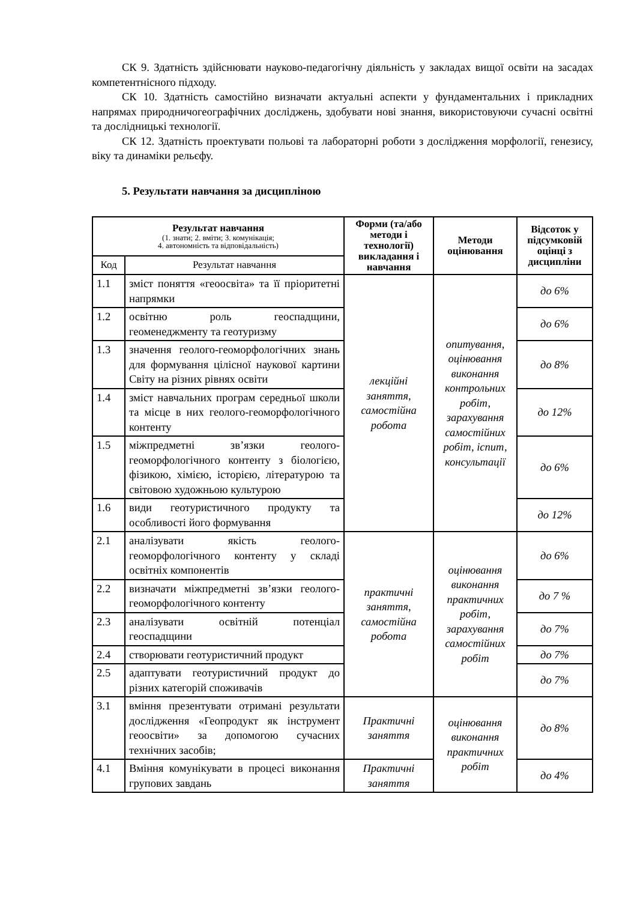СК 9. Здатність здійснювати науково-педагогічну діяльність у закладах вищої освіти на засадах компетентнісного підходу.
СК 10. Здатність самостійно визначати актуальні аспекти у фундаментальних і прикладних напрямах природничогеографічних досліджень, здобувати нові знання, використовуючи сучасні освітні та дослідницькі технології.
СК 12. Здатність проектувати польові та лабораторні роботи з дослідження морфології, генезису, віку та динаміки рельєфу.
5. Результати навчання за дисципліною
| Результат навчання (1. знати; 2. вміти; 3. комунікація; 4. автономність та відповідальність) | | Форми (та/або методи і технології) викладання і навчання | Методи оцінювання | Відсоток у підсумковій оцінці з дисципліни |
| --- | --- | --- | --- | --- |
| Код | Результат навчання | | | |
| 1.1 | зміст поняття «геоосвіта» та її пріоритетні напрямки | лекційні заняття, самостійна робота | опитування, оцінювання виконання контрольних робіт, зарахування самостійних робіт, іспит, консультації | до 6% |
| 1.2 | освітню роль геоспадщини, геоменеджменту та геотуризму | | | до 6% |
| 1.3 | значення геолого-геоморфологічних знань для формування цілісної наукової картини Світу на різних рівнях освіти | | | до 8% |
| 1.4 | зміст навчальних програм середньої школи та місце в них геолого-геоморфологічного контенту | | | до 12% |
| 1.5 | міжпредметні зв’язки геолого-геоморфологічного контенту з біологією, фізикою, хімією, історією, літературою та світовою художньою культурою | | | до 6% |
| 1.6 | види геотуристичного продукту та особливості його формування | | | до 12% |
| 2.1 | аналізувати якість геолого-геоморфологічного контенту у складі освітніх компонентів | практичні заняття, самостійна робота | оцінювання виконання практичних робіт, зарахування самостійних робіт | до 6% |
| 2.2 | визначати міжпредметні зв’язки геолого-геоморфологічного контенту | | | до 7 % |
| 2.3 | аналізувати освітній потенціал геоспадщини | | | до 7% |
| 2.4 | створювати геотуристичний продукт | | | до 7% |
| 2.5 | адаптувати геотуристичний продукт до різних категорій споживачів | | | до 7% |
| 3.1 | вміння презентувати отримані результати дослідження «Геопродукт як інструмент геоосвіти» за допомогою сучасних технічних засобів; | Практичні заняття | оцінювання виконання практичних робіт | до 8% |
| 4.1 | Вміння комунікувати в процесі виконання групових завдань | Практичні заняття | | до 4% |